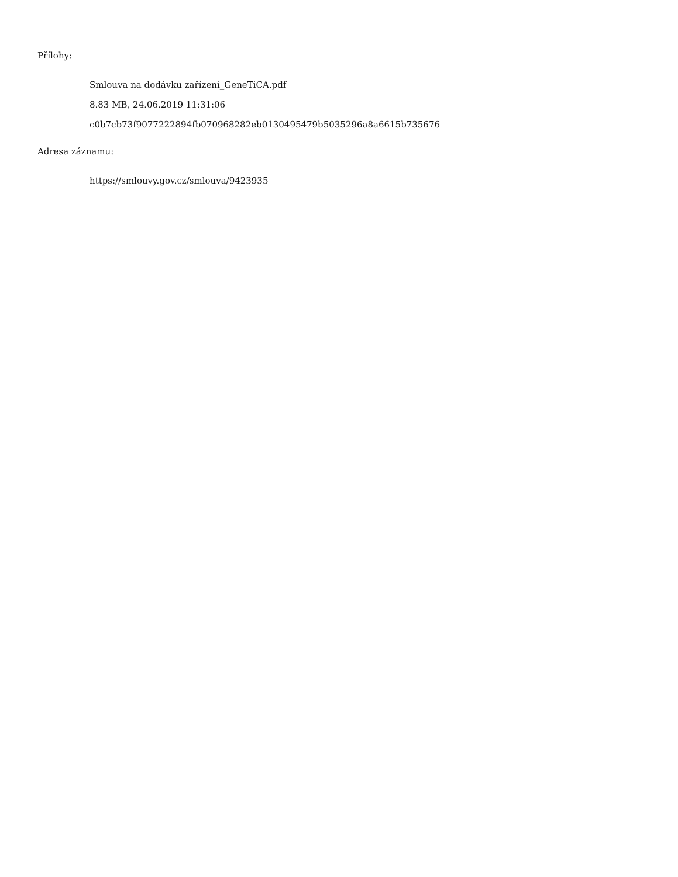Přílohy:
Smlouva na dodávku zařízení_GeneTiCA.pdf
8.83 MB, 24.06.2019 11:31:06
c0b7cb73f9077222894fb070968282eb0130495479b5035296a8a6615b735676
Adresa záznamu:
https://smlouvy.gov.cz/smlouva/9423935